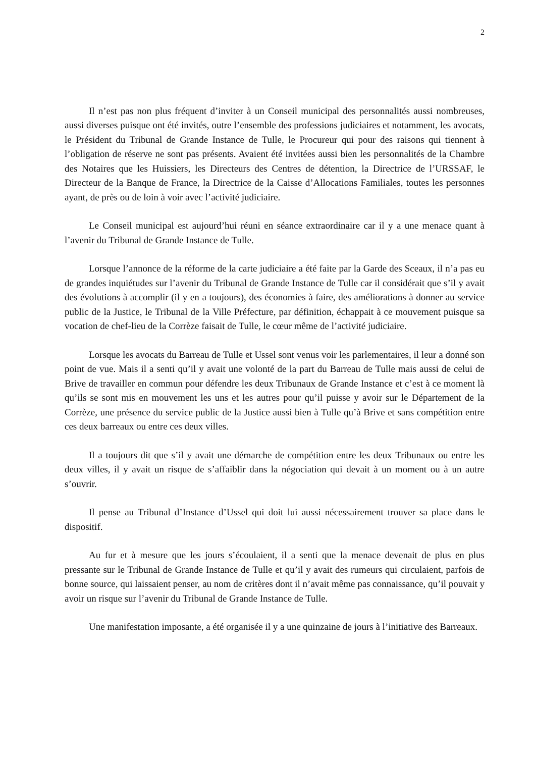2
Il n’est pas non plus fréquent d’inviter à un Conseil municipal des personnalités aussi nombreuses, aussi diverses puisque ont été invités, outre l’ensemble des professions judiciaires et notamment, les avocats, le Président du Tribunal de Grande Instance de Tulle, le Procureur qui pour des raisons qui tiennent à l’obligation de réserve ne sont pas présents. Avaient été invitées aussi bien les personnalités de la Chambre des Notaires que les Huissiers, les Directeurs des Centres de détention, la Directrice de l’URSSAF, le Directeur de la Banque de France, la Directrice de la Caisse d’Allocations Familiales, toutes les personnes ayant, de près ou de loin à voir avec l’activité judiciaire.
Le Conseil municipal est aujourd’hui réuni en séance extraordinaire car il y a une menace quant à l’avenir du Tribunal de Grande Instance de Tulle.
Lorsque l’annonce de la réforme de la carte judiciaire a été faite par la Garde des Sceaux, il n’a pas eu de grandes inquiétudes sur l’avenir du Tribunal de Grande Instance de Tulle car il considérait que s’il y avait des évolutions à accomplir (il y en a toujours), des économies à faire, des améliorations à donner au service public de la Justice, le Tribunal de la Ville Préfecture, par définition, échappait à ce mouvement puisque sa vocation de chef-lieu de la Corrèze faisait de Tulle, le cœur même de l’activité judiciaire.
Lorsque les avocats du Barreau de Tulle et Ussel sont venus voir les parlementaires, il leur a donné son point de vue. Mais il a senti qu’il y avait une volonté de la part du Barreau de Tulle mais aussi de celui de Brive de travailler en commun pour défendre les deux Tribunaux de Grande Instance et c’est à ce moment là qu’ils se sont mis en mouvement les uns et les autres pour qu’il puisse y avoir sur le Département de la Corrèze, une présence du service public de la Justice aussi bien à Tulle qu’à Brive et sans compétition entre ces deux barreaux ou entre ces deux villes.
Il a toujours dit que s’il y avait une démarche de compétition entre les deux Tribunaux ou entre les deux villes, il y avait un risque de s’affaiblir dans la négociation qui devait à un moment ou à un autre s’ouvrir.
Il pense au Tribunal d’Instance d’Ussel qui doit lui aussi nécessairement trouver sa place dans le dispositif.
Au fur et à mesure que les jours s’écoulaient, il a senti que la menace devenait de plus en plus pressante sur le Tribunal de Grande Instance de Tulle et qu’il y avait des rumeurs qui circulaient, parfois de bonne source, qui laissaient penser, au nom de critères dont il n’avait même pas connaissance, qu’il pouvait y avoir un risque sur l’avenir du Tribunal de Grande Instance de Tulle.
Une manifestation imposante, a été organisée il y a une quinzaine de jours à l’initiative des Barreaux.